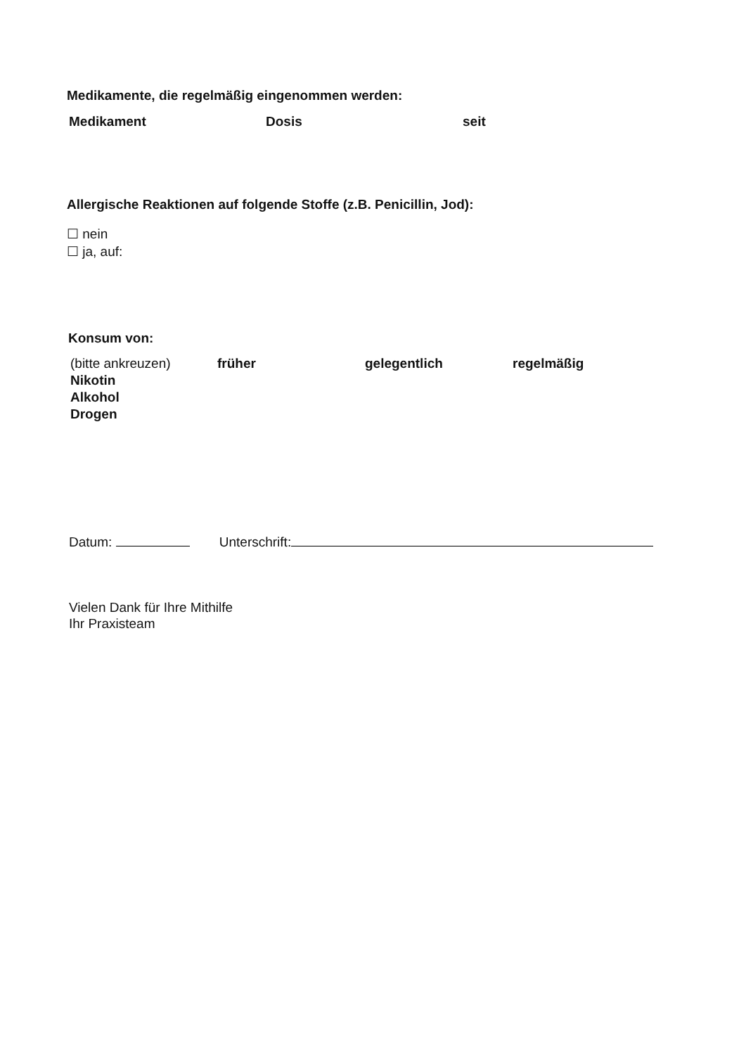Medikamente, die regelmäßig eingenommen werden:
| Medikament | Dosis | seit |
| --- | --- | --- |
Allergische Reaktionen auf folgende Stoffe (z.B. Penicillin, Jod):
☐ nein
☐ ja, auf:
Konsum von:
| (bitte ankreuzen) | früher | gelegentlich | regelmäßig |
| Nikotin | | | |
| Alkohol | | | |
| Drogen | | | |
Datum: Unterschrift:
Vielen Dank für Ihre Mithilfe
Ihr Praxisteam